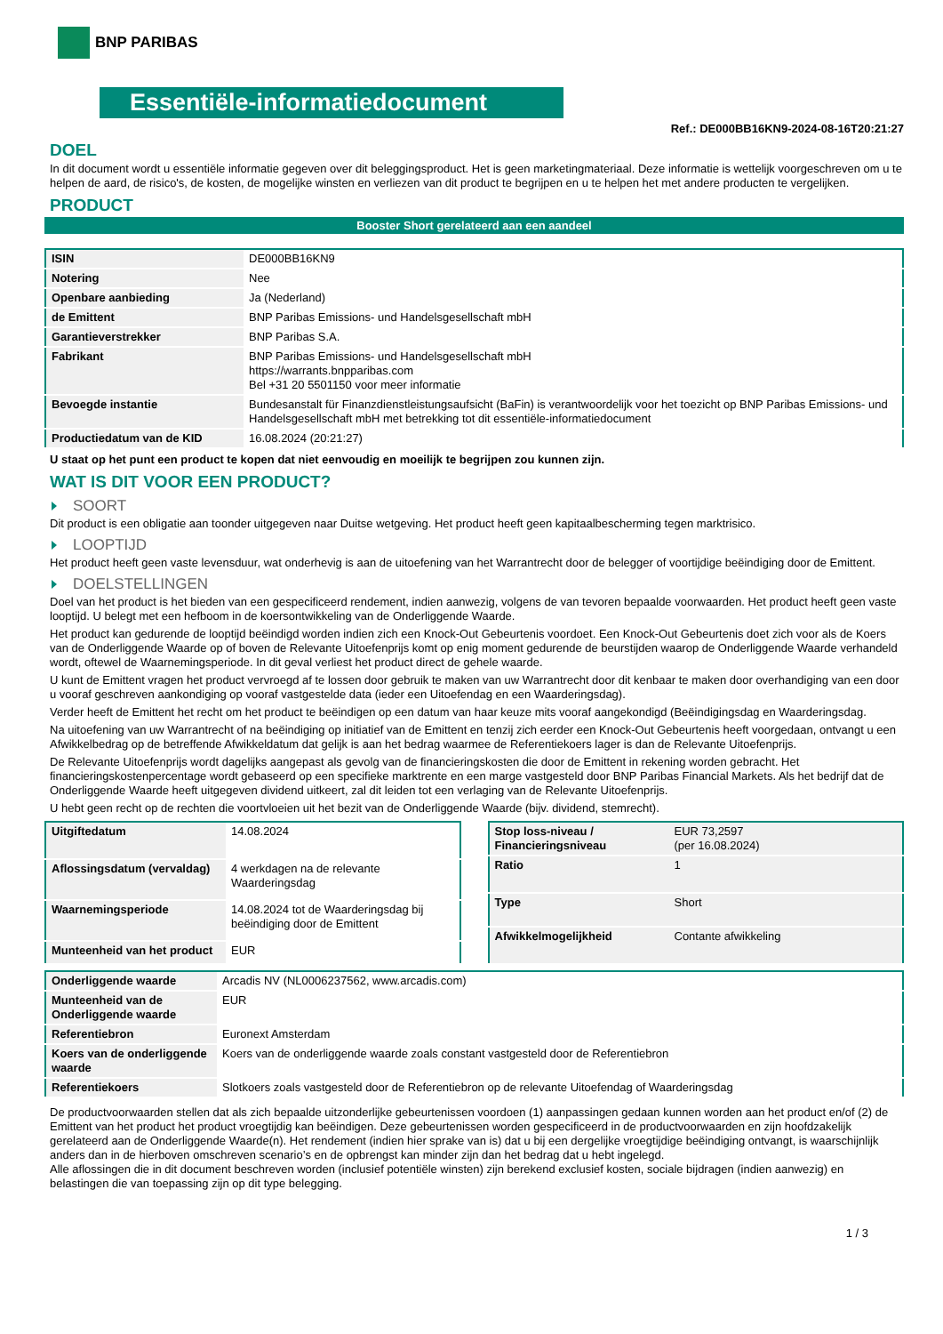BNP PARIBAS
Essentiële-informatiedocument
Ref.: DE000BB16KN9-2024-08-16T20:21:27
DOEL
In dit document wordt u essentiële informatie gegeven over dit beleggingsproduct. Het is geen marketingmateriaal. Deze informatie is wettelijk voorgeschreven om u te helpen de aard, de risico's, de kosten, de mogelijke winsten en verliezen van dit product te begrijpen en u te helpen het met andere producten te vergelijken.
PRODUCT
Booster Short gerelateerd aan een aandeel
| ISIN | DE000BB16KN9 |
| Notering | Nee |
| Openbare aanbieding | Ja (Nederland) |
| de Emittent | BNP Paribas Emissions- und Handelsgesellschaft mbH |
| Garantieverstrekker | BNP Paribas S.A. |
| Fabrikant | BNP Paribas Emissions- und Handelsgesellschaft mbH https://warrants.bnpparibas.com Bel +31 20 5501150 voor meer informatie |
| Bevoegde instantie | Bundesanstalt für Finanzdienstleistungsaufsicht (BaFin) is verantwoordelijk voor het toezicht op BNP Paribas Emissions- und Handelsgesellschaft mbH met betrekking tot dit essentiële-informatiedocument |
| Productiedatum van de KID | 16.08.2024 (20:21:27) |
U staat op het punt een product te kopen dat niet eenvoudig en moeilijk te begrijpen zou kunnen zijn.
WAT IS DIT VOOR EEN PRODUCT?
SOORT
Dit product is een obligatie aan toonder uitgegeven naar Duitse wetgeving. Het product heeft geen kapitaalbescherming tegen marktrisico.
LOOPTIJD
Het product heeft geen vaste levensduur, wat onderhevig is aan de uitoefening van het Warrantrecht door de belegger of voortijdige beëindiging door de Emittent.
DOELSTELLINGEN
Doel van het product is het bieden van een gespecificeerd rendement, indien aanwezig, volgens de van tevoren bepaalde voorwaarden. Het product heeft geen vaste looptijd. U belegt met een hefboom in de koersontwikkeling van de Onderliggende Waarde.
Het product kan gedurende de looptijd beëindigd worden indien zich een Knock-Out Gebeurtenis voordoet. Een Knock-Out Gebeurtenis doet zich voor als de Koers van de Onderliggende Waarde op of boven de Relevante Uitoefenprijs komt op enig moment gedurende de beurstijden waarop de Onderliggende Waarde verhandeld wordt, oftewel de Waarnemingsperiode. In dit geval verliest het product direct de gehele waarde.
U kunt de Emittent vragen het product vervroegd af te lossen door gebruik te maken van uw Warrantrecht door dit kenbaar te maken door overhandiging van een door u vooraf geschreven aankondiging op vooraf vastgestelde data (ieder een Uitoefendag en een Waarderingsdag).
Verder heeft de Emittent het recht om het product te beëindigen op een datum van haar keuze mits vooraf aangekondigd (Beëindigingsdag en Waarderingsdag.
Na uitoefening van uw Warrantrecht of na beëindiging op initiatief van de Emittent en tenzij zich eerder een Knock-Out Gebeurtenis heeft voorgedaan, ontvangt u een Afwikkelbedrag op de betreffende Afwikkeldatum dat gelijk is aan het bedrag waarmee de Referentiekoers lager is dan de Relevante Uitoefenprijs.
De Relevante Uitoefenprijs wordt dagelijks aangepast als gevolg van de financieringskosten die door de Emittent in rekening worden gebracht. Het financieringskostenpercentage wordt gebaseerd op een specifieke marktrente en een marge vastgesteld door BNP Paribas Financial Markets. Als het bedrijf dat de Onderliggende Waarde heeft uitgegeven dividend uitkeert, zal dit leiden tot een verlaging van de Relevante Uitoefenprijs.
U hebt geen recht op de rechten die voortvloeien uit het bezit van de Onderliggende Waarde (bijv. dividend, stemrecht).
| Uitgiftedatum | 14.08.2024 |
| Aflossingsdatum (vervaldag) | 4 werkdagen na de relevante Waarderingsdag |
| Waarnemingsperiode | 14.08.2024 tot de Waarderingsdag bij beëindiging door de Emittent |
| Munteenheid van het product | EUR |
| Stop loss-niveau / Financieringsniveau | EUR 73,2597 (per 16.08.2024) |
| Ratio | 1 |
| Type | Short |
| Afwikkelmogelijkheid | Contante afwikkeling |
| Onderliggende waarde | Arcadis NV (NL0006237562, www.arcadis.com) |
| Munteenheid van de Onderliggende waarde | EUR |
| Referentiebron | Euronext Amsterdam |
| Koers van de onderliggende waarde | Koers van de onderliggende waarde zoals constant vastgesteld door de Referentiebron |
| Referentiekoers | Slotkoers zoals vastgesteld door de Referentiebron op de relevante Uitoefendag of Waarderingsdag |
De productvoorwaarden stellen dat als zich bepaalde uitzonderlijke gebeurtenissen voordoen (1) aanpassingen gedaan kunnen worden aan het product en/of (2) de Emittent van het product het product vroegtijdig kan beëindigen. Deze gebeurtenissen worden gespecificeerd in de productvoorwaarden en zijn hoofdzakelijk gerelateerd aan de Onderliggende Waarde(n). Het rendement (indien hier sprake van is) dat u bij een dergelijke vroegtijdige beëindiging ontvangt, is waarschijnlijk anders dan in de hierboven omschreven scenario’s en de opbrengst kan minder zijn dan het bedrag dat u hebt ingelegd.
Alle aflossingen die in dit document beschreven worden (inclusief potentiële winsten) zijn berekend exclusief kosten, sociale bijdragen (indien aanwezig) en belastingen die van toepassing zijn op dit type belegging.
1 / 3